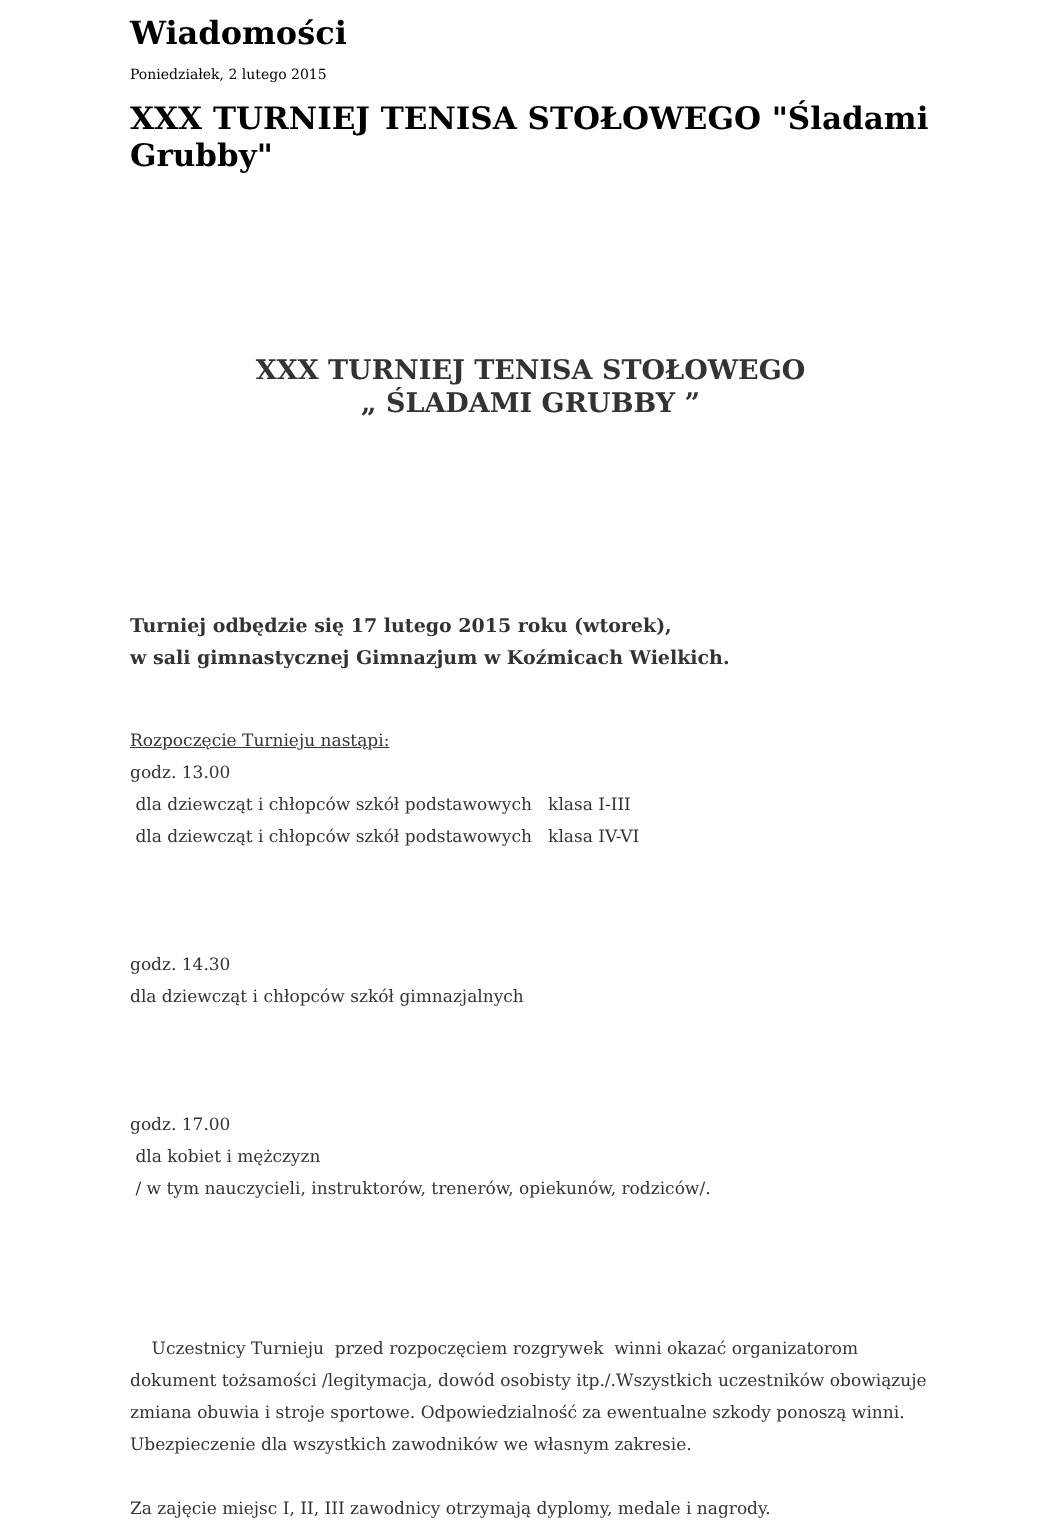Wiadomości
Poniedziałek, 2 lutego 2015
XXX TURNIEJ TENISA STOŁOWEGO "Śladami Grubby"
XXX TURNIEJ TENISA STOŁOWEGO
„ ŚLADAMI GRUBBY ”
Turniej odbędzie się 17 lutego 2015 roku (wtorek),
w sali gimnastycznej Gimnazjum w Koźmicach Wielkich.
Rozpoczęcie Turnieju nastąpi:
godz. 13.00
dla dziewcząt i chłopców szkół podstawowych klasa I-III
dla dziewcząt i chłopców szkół podstawowych klasa IV-VI
godz. 14.30
dla dziewcząt i chłopców szkół gimnazjalnych
godz. 17.00
dla kobiet i mężczyzn
/ w tym nauczycieli, instruktorów, trenerów, opiekunów, rodziców/.
Uczestnicy Turnieju przed rozpoczęciem rozgrywek winni okazać organizatorom dokument tożsamości /legitymacja, dowód osobisty itp./.Wszystkich uczestników obowiązuje zmiana obuwia i stroje sportowe. Odpowiedzialność za ewentualne szkody ponoszą winni. Ubezpieczenie dla wszystkich zawodników we własnym zakresie.
Za zajęcie miejsc I, II, III zawodnicy otrzymają dyplomy, medale i nagrody.